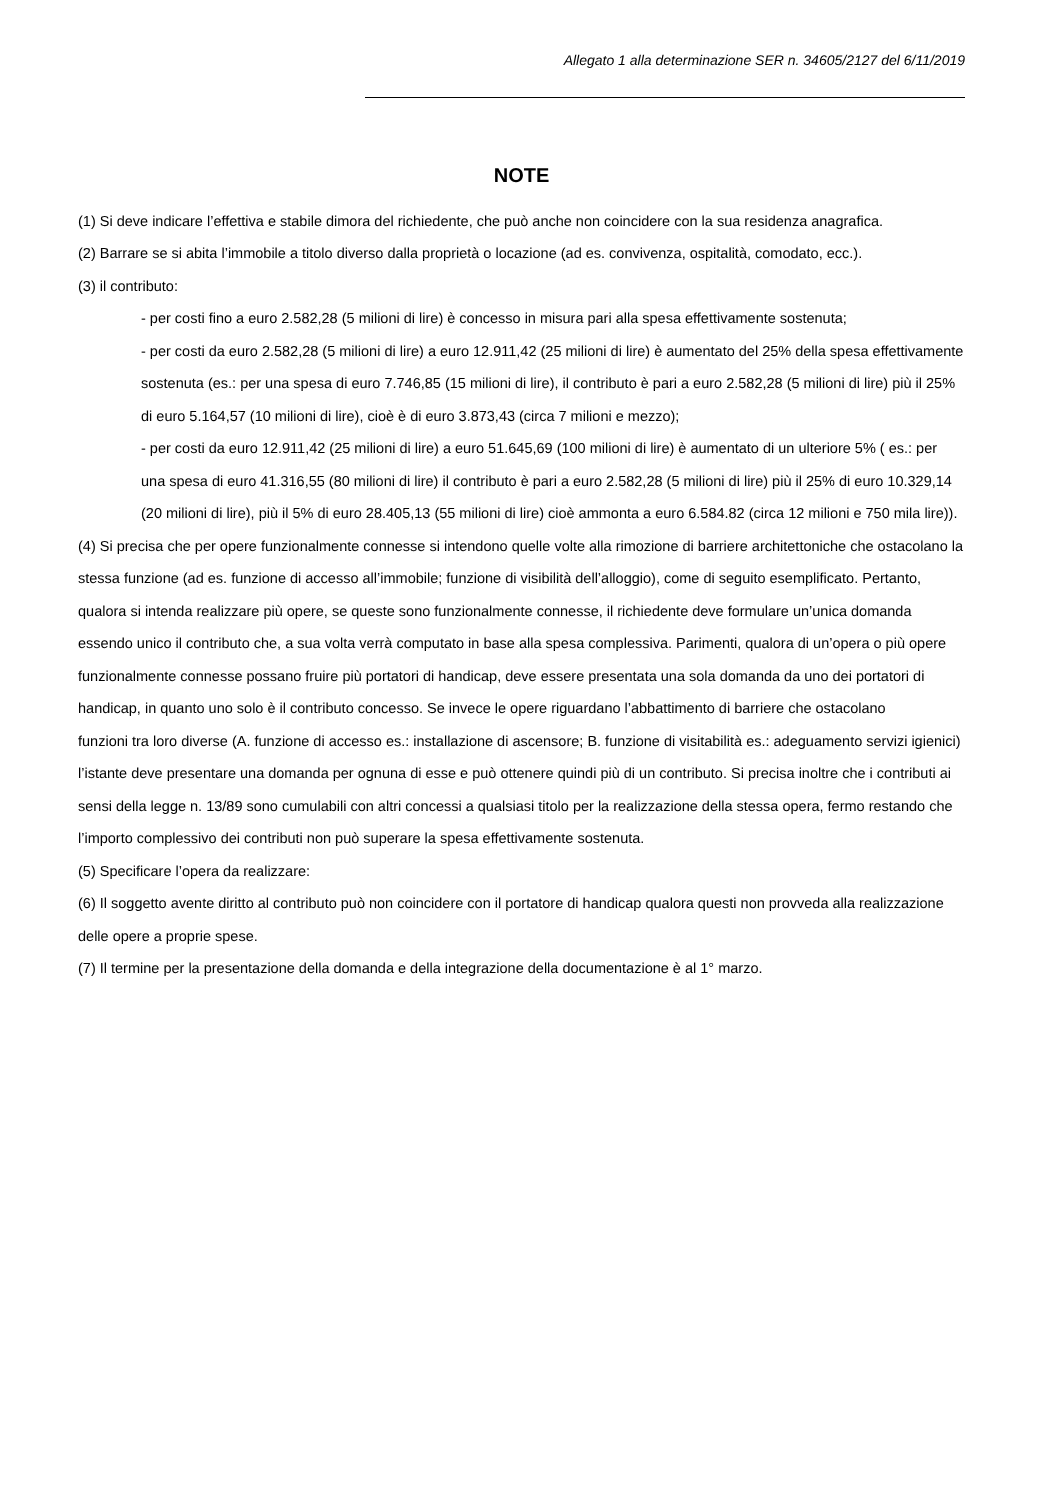Allegato 1 alla determinazione SER n. 34605/2127 del 6/11/2019
NOTE
(1) Si deve indicare l’effettiva e stabile dimora del richiedente, che può anche non coincidere con la sua residenza anagrafica.
(2) Barrare se si abita l’immobile a titolo diverso dalla proprietà o locazione (ad es. convivenza, ospitalità, comodato, ecc.).
(3) il contributo:
- per costi fino a euro 2.582,28 (5 milioni di lire) è concesso in misura pari alla spesa effettivamente sostenuta;
- per costi da euro 2.582,28 (5 milioni di lire) a euro 12.911,42 (25 milioni di lire) è aumentato del 25% della spesa effettivamente sostenuta (es.: per una spesa di euro 7.746,85 (15 milioni di lire), il contributo è pari a euro 2.582,28 (5 milioni di lire) più il 25% di euro 5.164,57 (10 milioni di lire), cioè è di euro 3.873,43 (circa 7 milioni e mezzo);
- per costi da euro 12.911,42 (25 milioni di lire) a euro 51.645,69 (100 milioni di lire) è aumentato di un ulteriore 5% ( es.: per una spesa di euro 41.316,55 (80 milioni di lire) il contributo è pari a euro 2.582,28 (5 milioni di lire) più il 25% di euro 10.329,14 (20 milioni di lire), più il 5% di euro 28.405,13 (55 milioni di lire) cioè ammonta a euro 6.584.82 (circa 12 milioni e 750 mila lire)).
(4) Si precisa che per opere funzionalmente connesse si intendono quelle volte alla rimozione di barriere architettoniche che ostacolano la stessa funzione (ad es. funzione di accesso all’immobile; funzione di visibilità dell’alloggio), come di seguito esemplificato. Pertanto, qualora si intenda realizzare più opere, se queste sono funzionalmente connesse, il richiedente deve formulare un’unica domanda essendo unico il contributo che, a sua volta verrà computato in base alla spesa complessiva. Parimenti, qualora di un’opera o più opere funzionalmente connesse possano fruire più portatori di handicap, deve essere presentata una sola domanda da uno dei portatori di handicap, in quanto uno solo è il contributo concesso. Se invece le opere riguardano l’abbattimento di barriere che ostacolano
funzioni tra loro diverse (A. funzione di accesso es.: installazione di ascensore; B. funzione di visitabilità es.: adeguamento servizi igienici) l’istante deve presentare una domanda per ognuna di esse e può ottenere quindi più di un contributo. Si precisa inoltre che i contributi ai sensi della legge n. 13/89 sono cumulabili con altri concessi a qualsiasi titolo per la realizzazione della stessa opera, fermo restando che l’importo complessivo dei contributi non può superare la spesa effettivamente sostenuta.
(5) Specificare l’opera da realizzare:
(6) Il soggetto avente diritto al contributo può non coincidere con il portatore di handicap qualora questi non provveda alla realizzazione delle opere a proprie spese.
(7) Il termine per la presentazione della domanda e della integrazione della documentazione è al 1° marzo.